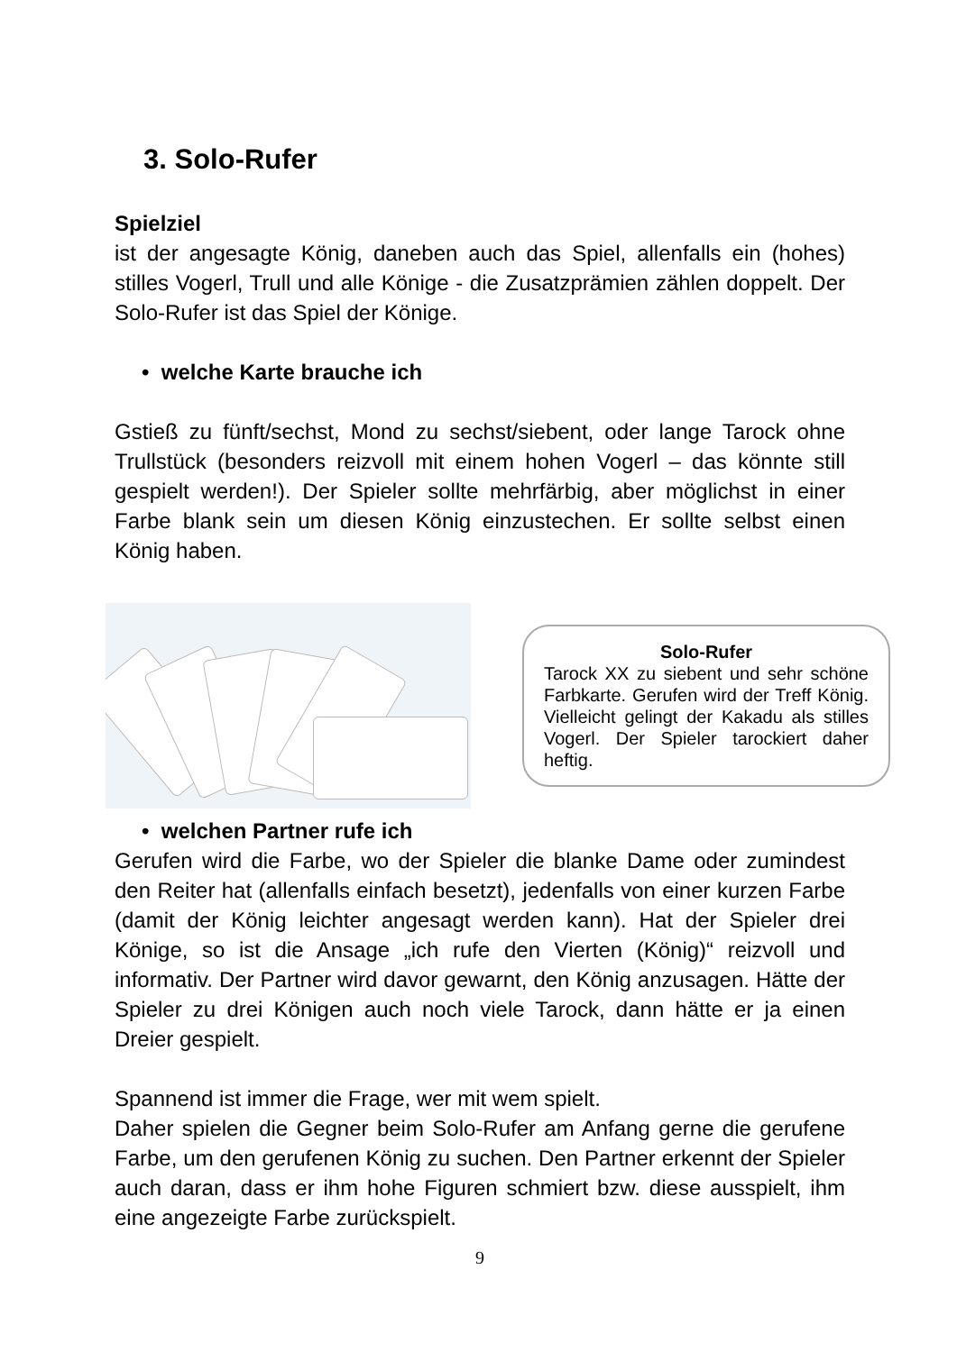3. Solo-Rufer
Spielziel
ist der angesagte König, daneben auch das Spiel, allenfalls ein (hohes) stilles Vogerl, Trull und alle Könige - die Zusatzprämien zählen doppelt. Der Solo-Rufer ist das Spiel der Könige.
• welche Karte brauche ich
Gstieß zu fünft/sechst, Mond zu sechst/siebent, oder lange Tarock ohne Trullstück (besonders reizvoll mit einem hohen Vogerl – das könnte still gespielt werden!). Der Spieler sollte mehrfärbig, aber möglichst in einer Farbe blank sein um diesen König einzustechen. Er sollte selbst einen König haben.
Solo-Rufer
Tarock XX zu siebent und sehr schöne Farbkarte. Gerufen wird der Treff König. Vielleicht gelingt der Kakadu als stilles Vogerl. Der Spieler tarockiert daher heftig.
• welchen Partner rufe ich
Gerufen wird die Farbe, wo der Spieler die blanke Dame oder zumindest den Reiter hat (allenfalls einfach besetzt), jedenfalls von einer kurzen Farbe (damit der König leichter angesagt werden kann). Hat der Spieler drei Könige, so ist die Ansage „ich rufe den Vierten (König)“ reizvoll und informativ. Der Partner wird davor gewarnt, den König anzusagen. Hätte der Spieler zu drei Königen auch noch viele Tarock, dann hätte er ja einen Dreier gespielt.
Spannend ist immer die Frage, wer mit wem spielt.
Daher spielen die Gegner beim Solo-Rufer am Anfang gerne die gerufene Farbe, um den gerufenen König zu suchen. Den Partner erkennt der Spieler auch daran, dass er ihm hohe Figuren schmiert bzw. diese ausspielt, ihm eine angezeigte Farbe zurückspielt.
9